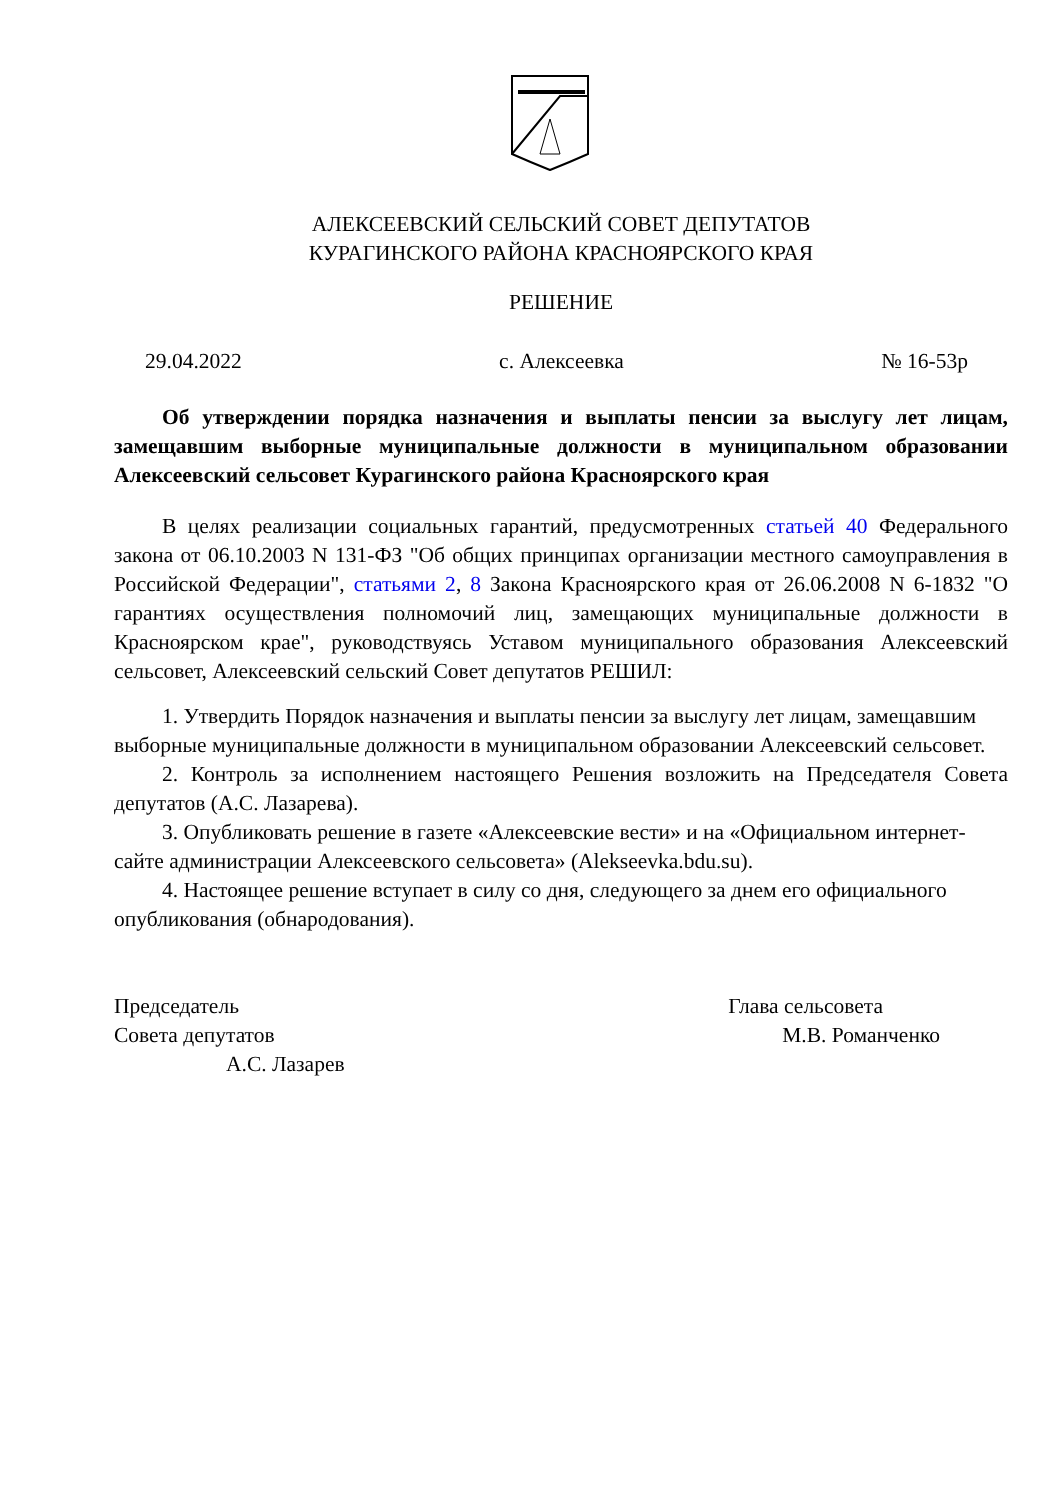АЛЕКСЕЕВСКИЙ СЕЛЬСКИЙ СОВЕТ ДЕПУТАТОВ
КУРАГИНСКОГО РАЙОНА КРАСНОЯРСКОГО КРАЯ
РЕШЕНИЕ
29.04.2022 с. Алексеевка № 16-53р
Об утверждении порядка назначения и выплаты пенсии за выслугу лет лицам, замещавшим выборные муниципальные должности в муниципальном образовании Алексеевский сельсовет Курагинского района Красноярского края
В целях реализации социальных гарантий, предусмотренных статьей 40 Федерального закона от 06.10.2003 N 131-ФЗ "Об общих принципах организации местного самоуправления в Российской Федерации", статьями 2, 8 Закона Красноярского края от 26.06.2008 N 6-1832 "О гарантиях осуществления полномочий лиц, замещающих муниципальные должности в Красноярском крае", руководствуясь Уставом муниципального образования Алексеевский сельсовет, Алексеевский сельский Совет депутатов РЕШИЛ:
1. Утвердить Порядок назначения и выплаты пенсии за выслугу лет лицам, замещавшим выборные муниципальные должности в муниципальном образовании Алексеевский сельсовет.
2. Контроль за исполнением настоящего Решения возложить на Председателя Совета депутатов (А.С. Лазарева).
3. Опубликовать решение в газете «Алексеевские вести» и на «Официальном интернет-сайте администрации Алексеевского сельсовета» (Alekseevka.bdu.su).
4. Настоящее решение вступает в силу со дня, следующего за днем его официального опубликования (обнародования).
Председатель
Совета депутатов
А.С. Лазарев
Глава сельсовета
М.В. Романченко